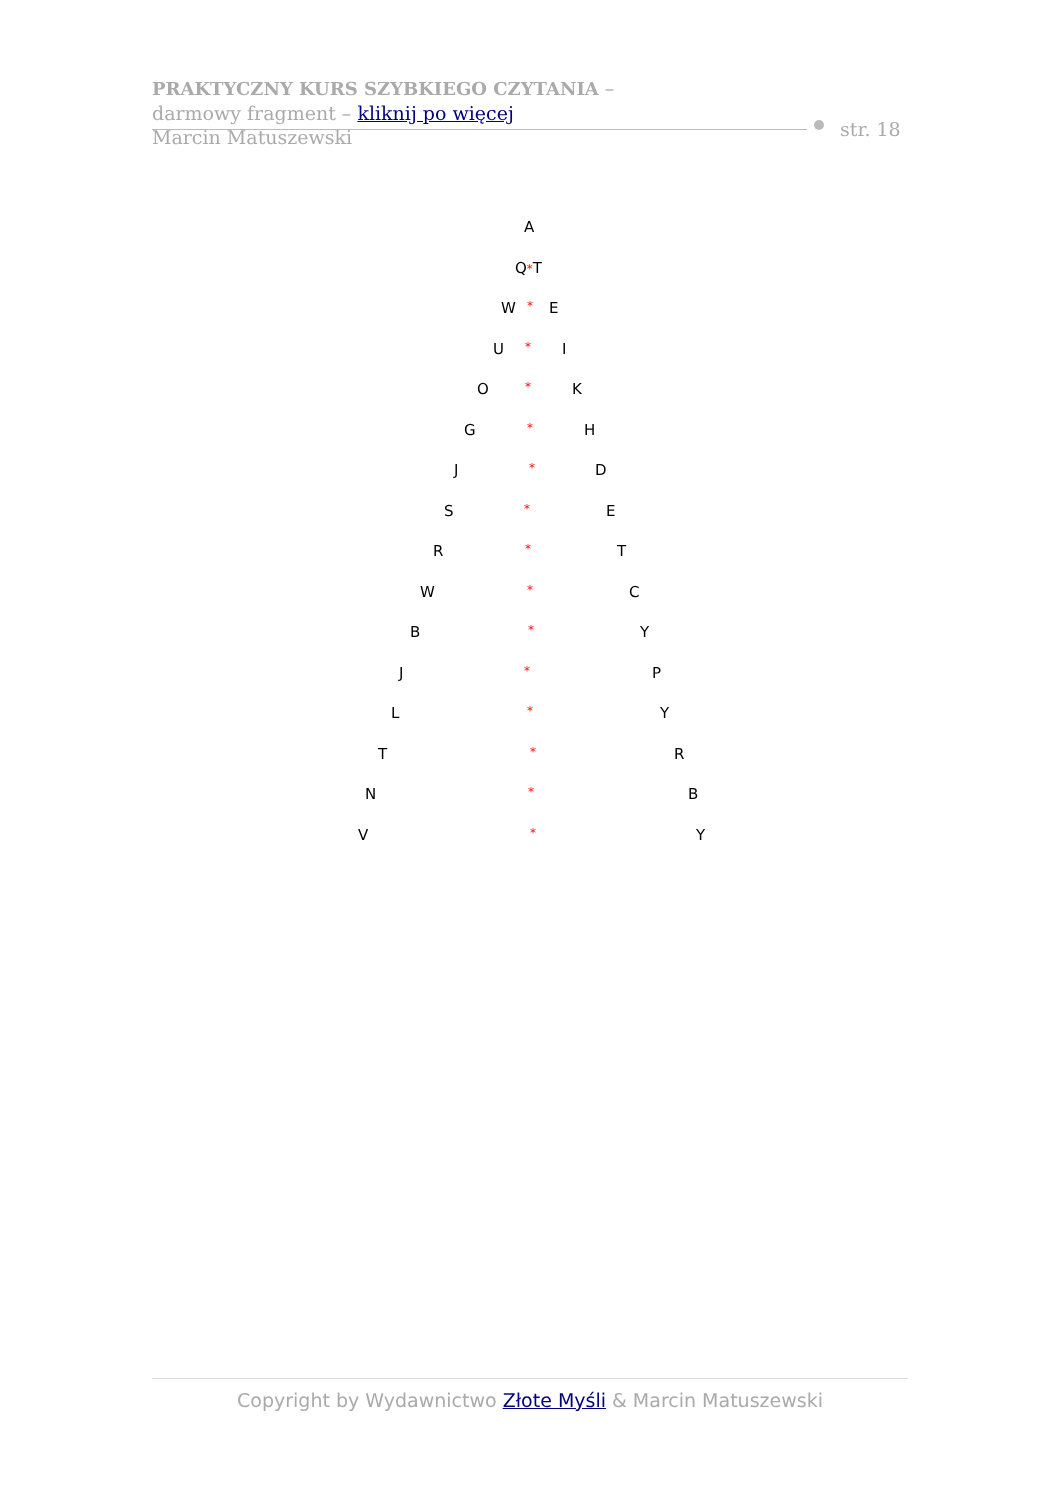PRAKTYCZNY KURS SZYBKIEGO CZYTANIA –
darmowy fragment – kliknij po więcej
Marcin Matuszewski
str. 18
A
Q*T
W * E
U * I
O * K
G * H
J * D
S * E
R * T
W * C
B * Y
J * P
L * Y
T * R
N * B
V * Y
Copyright by Wydawnictwo Złote Myśli & Marcin Matuszewski